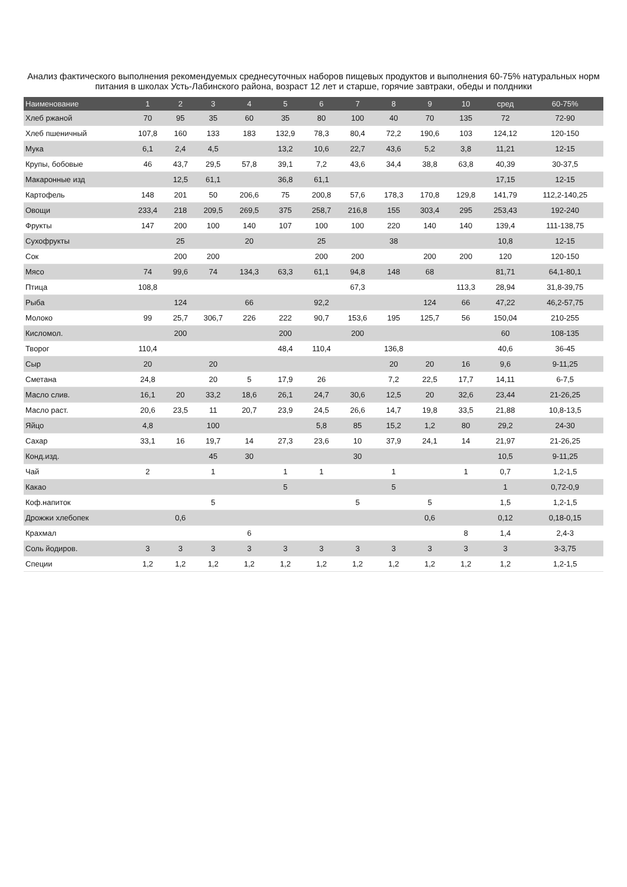Анализ фактического выполнения рекомендуемых среднесуточных наборов пищевых продуктов и выполнения 60-75% натуральных норм питания в школах Усть-Лабинского района, возраст 12 лет и старше, горячие завтраки, обеды и полдники
| Наименование | 1 | 2 | 3 | 4 | 5 | 6 | 7 | 8 | 9 | 10 | сред | 60-75% |
| --- | --- | --- | --- | --- | --- | --- | --- | --- | --- | --- | --- | --- |
| Хлеб ржаной | 70 | 95 | 35 | 60 | 35 | 80 | 100 | 40 | 70 | 135 | 72 | 72-90 |
| Хлеб пшеничный | 107,8 | 160 | 133 | 183 | 132,9 | 78,3 | 80,4 | 72,2 | 190,6 | 103 | 124,12 | 120-150 |
| Мука | 6,1 | 2,4 | 4,5 | | 13,2 | 10,6 | 22,7 | 43,6 | 5,2 | 3,8 | 11,21 | 12-15 |
| Крупы, бобовые | 46 | 43,7 | 29,5 | 57,8 | 39,1 | 7,2 | 43,6 | 34,4 | 38,8 | 63,8 | 40,39 | 30-37,5 |
| Макаронные изд | | 12,5 | 61,1 | | 36,8 | 61,1 | | | | | 17,15 | 12-15 |
| Картофель | 148 | 201 | 50 | 206,6 | 75 | 200,8 | 57,6 | 178,3 | 170,8 | 129,8 | 141,79 | 112,2-140,25 |
| Овощи | 233,4 | 218 | 209,5 | 269,5 | 375 | 258,7 | 216,8 | 155 | 303,4 | 295 | 253,43 | 192-240 |
| Фрукты | 147 | 200 | 100 | 140 | 107 | 100 | 100 | 220 | 140 | 140 | 139,4 | 111-138,75 |
| Сухофрукты | | 25 | | 20 | | 25 | | 38 | | | 10,8 | 12-15 |
| Сок | | 200 | 200 | | | 200 | 200 | | 200 | 200 | 120 | 120-150 |
| Мясо | 74 | 99,6 | 74 | 134,3 | 63,3 | 61,1 | 94,8 | 148 | 68 | | 81,71 | 64,1-80,1 |
| Птица | 108,8 | | | | | | 67,3 | | | 113,3 | 28,94 | 31,8-39,75 |
| Рыба | | 124 | | 66 | | 92,2 | | | 124 | 66 | 47,22 | 46,2-57,75 |
| Молоко | 99 | 25,7 | 306,7 | 226 | 222 | 90,7 | 153,6 | 195 | 125,7 | 56 | 150,04 | 210-255 |
| Кисломол. | | 200 | | | 200 | | 200 | | | | 60 | 108-135 |
| Творог | 110,4 | | | | 48,4 | 110,4 | | 136,8 | | | 40,6 | 36-45 |
| Сыр | 20 | | 20 | | | | | 20 | 20 | 16 | 9,6 | 9-11,25 |
| Сметана | 24,8 | | 20 | 5 | 17,9 | 26 | | 7,2 | 22,5 | 17,7 | 14,11 | 6-7,5 |
| Масло слив. | 16,1 | 20 | 33,2 | 18,6 | 26,1 | 24,7 | 30,6 | 12,5 | 20 | 32,6 | 23,44 | 21-26,25 |
| Масло раст. | 20,6 | 23,5 | 11 | 20,7 | 23,9 | 24,5 | 26,6 | 14,7 | 19,8 | 33,5 | 21,88 | 10,8-13,5 |
| Яйцо | 4,8 | | 100 | | | 5,8 | 85 | 15,2 | 1,2 | 80 | 29,2 | 24-30 |
| Сахар | 33,1 | 16 | 19,7 | 14 | 27,3 | 23,6 | 10 | 37,9 | 24,1 | 14 | 21,97 | 21-26,25 |
| Конд.изд. | | | 45 | 30 | | | 30 | | | | 10,5 | 9-11,25 |
| Чай | 2 | | 1 | | 1 | 1 | | 1 | | 1 | 0,7 | 1,2-1,5 |
| Какао | | | | | 5 | | | 5 | | | 1 | 0,72-0,9 |
| Коф.напиток | | | 5 | | | | 5 | | 5 | | 1,5 | 1,2-1,5 |
| Дрожжи хлебопек | | 0,6 | | | | | | | 0,6 | | 0,12 | 0,18-0,15 |
| Крахмал | | | | 6 | | | | | | 8 | 1,4 | 2,4-3 |
| Соль йодиров. | 3 | 3 | 3 | 3 | 3 | 3 | 3 | 3 | 3 | 3 | 3 | 3-3,75 |
| Специи | 1,2 | 1,2 | 1,2 | 1,2 | 1,2 | 1,2 | 1,2 | 1,2 | 1,2 | 1,2 | 1,2 | 1,2-1,5 |